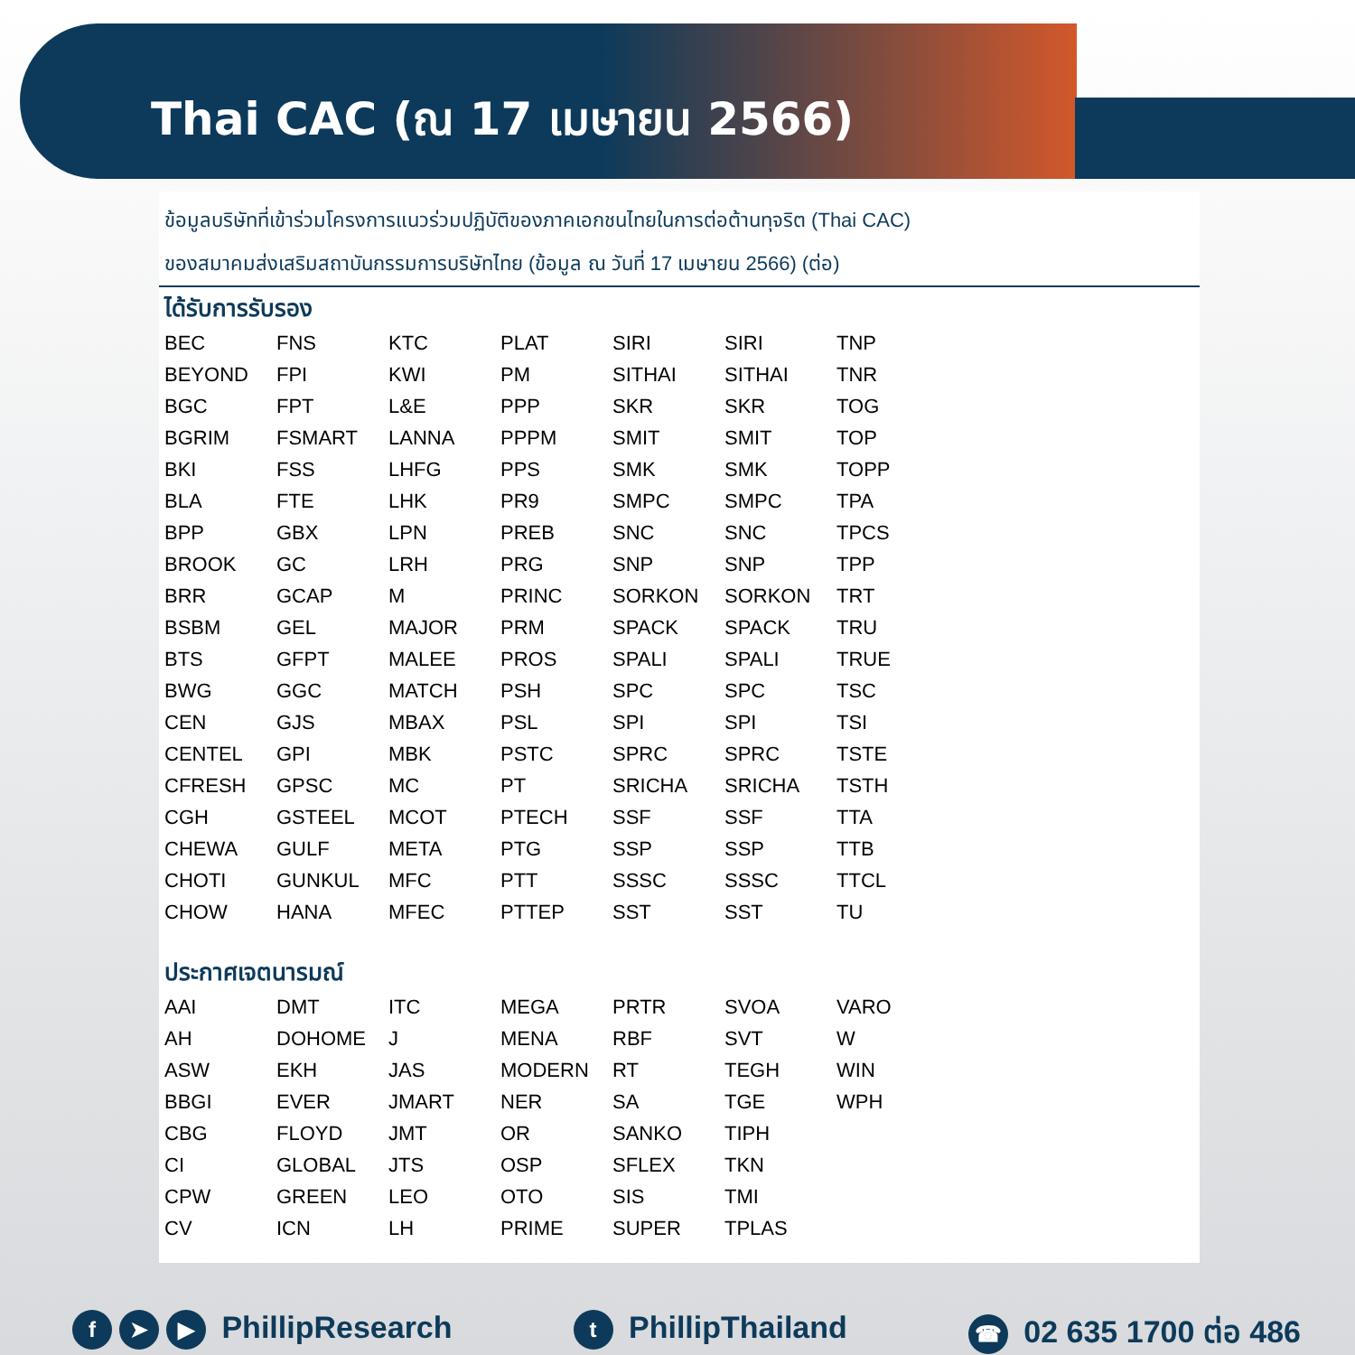Thai CAC (ณ 17 เมษายน 2566)
ข้อมูลบริษัทที่เข้าร่วมโครงการแนวร่วมปฏิบัติของภาคเอกชนไทยในการต่อต้านทุจริต (Thai CAC)
ของสมาคมส่งเสริมสถาบันกรรมการบริษัทไทย (ข้อมูล ณ วันที่ 17 เมษายน 2566) (ต่อ)
ได้รับการรับรอง
| BEC | FNS | KTC | PLAT | SIRI | SIRI | TNP |
| BEYOND | FPI | KWI | PM | SITHAI | SITHAI | TNR |
| BGC | FPT | L&E | PPP | SKR | SKR | TOG |
| BGRIM | FSMART | LANNA | PPPM | SMIT | SMIT | TOP |
| BKI | FSS | LHFG | PPS | SMK | SMK | TOPP |
| BLA | FTE | LHK | PR9 | SMPC | SMPC | TPA |
| BPP | GBX | LPN | PREB | SNC | SNC | TPCS |
| BROOK | GC | LRH | PRG | SNP | SNP | TPP |
| BRR | GCAP | M | PRINC | SORKON | SORKON | TRT |
| BSBM | GEL | MAJOR | PRM | SPACK | SPACK | TRU |
| BTS | GFPT | MALEE | PROS | SPALI | SPALI | TRUE |
| BWG | GGC | MATCH | PSH | SPC | SPC | TSC |
| CEN | GJS | MBAX | PSL | SPI | SPI | TSI |
| CENTEL | GPI | MBK | PSTC | SPRC | SPRC | TSTE |
| CFRESH | GPSC | MC | PT | SRICHA | SRICHA | TSTH |
| CGH | GSTEEL | MCOT | PTECH | SSF | SSF | TTA |
| CHEWA | GULF | META | PTG | SSP | SSP | TTB |
| CHOTI | GUNKUL | MFC | PTT | SSSC | SSSC | TTCL |
| CHOW | HANA | MFEC | PTTEP | SST | SST | TU |
ประกาศเจตนารมณ์
| AAI | DMT | ITC | MEGA | PRTR | SVOA | VARO |
| AH | DOHOME | J | MENA | RBF | SVT | W |
| ASW | EKH | JAS | MODERN | RT | TEGH | WIN |
| BBGI | EVER | JMART | NER | SA | TGE | WPH |
| CBG | FLOYD | JMT | OR | SANKO | TIPH | |
| CI | GLOBAL | JTS | OSP | SFLEX | TKN | |
| CPW | GREEN | LEO | OTO | SIS | TMI | |
| CV | ICN | LH | PRIME | SUPER | TPLAS | |
f ➤ ▶ PhillipResearch
t PhillipThailand
☎ 02 635 1700 ต่อ 486